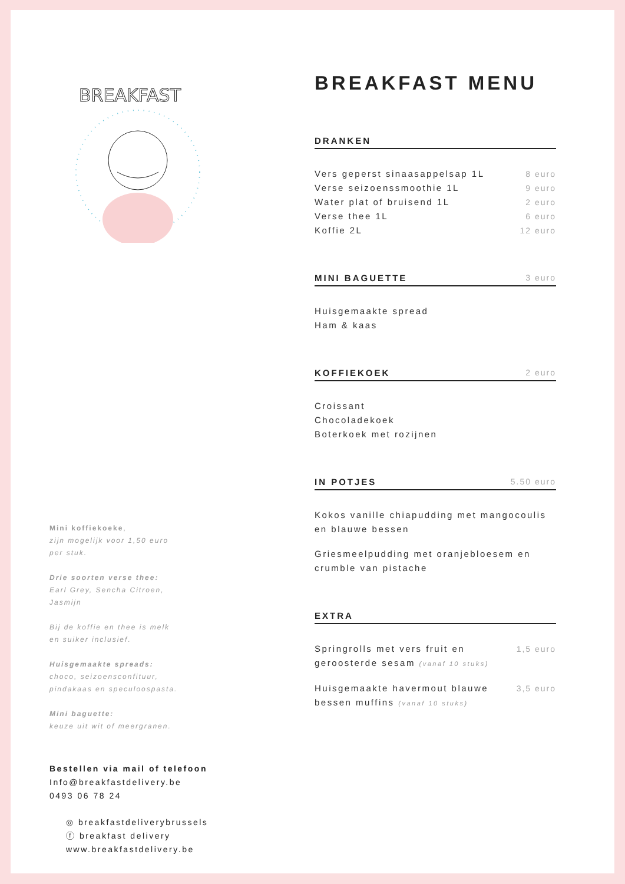BREAKFAST
Mini koffiekoeke,
zijn mogelijk voor 1,50 euro
per stuk.
Drie soorten verse thee:
Earl Grey, Sencha Citroen,
Jasmijn
Bij de koffie en thee is melk
en suiker inclusief.
Huisgemaakte spreads:
choco, seizoensconfituur,
pindakaas en speculoospasta.
Mini baguette:
keuze uit wit of meergranen.
Bestellen via mail of telefoon
Info@breakfastdelivery.be
0493 06 78 24
◎ breakfastdeliverybrussels
ⓕ breakfast delivery
www.breakfastdelivery.be
BREAKFAST MENU
DRANKEN
Vers geperst sinaasappelsap 1L 8 euro
Verse seizoenssmoothie 1L 9 euro
Water plat of bruisend 1L 2 euro
Verse thee 1L 6 euro
Koffie 2L 12 euro
MINI BAGUETTE 3 euro
Huisgemaakte spread
Ham & kaas
KOFFIEKOEK 2 euro
Croissant
Chocoladekoek
Boterkoek met rozijnen
IN POTJES 5.50 euro
Kokos vanille chiapudding met mangocoulis
en blauwe bessen
Griesmeelpudding met oranjebloesem en
crumble van pistache
EXTRA
Springrolls met vers fruit en
geroosterde sesam (vanaf 10 stuks) 1,5 euro
Huisgemaakte havermout blauwe
bessen muffins (vanaf 10 stuks) 3,5 euro